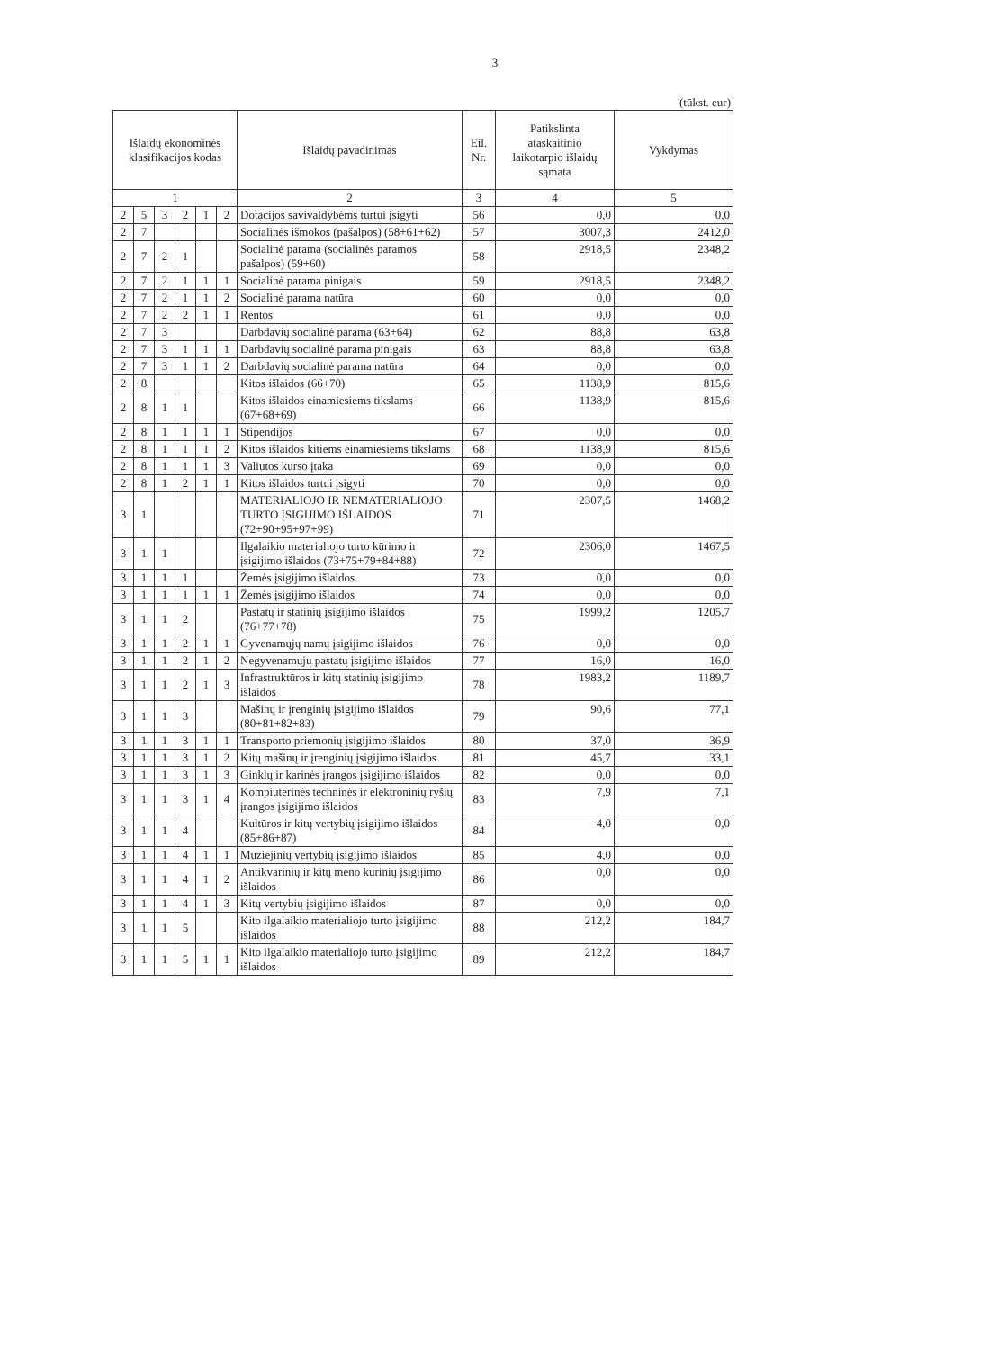3
(tūkst. eur)
| Išlaidų ekonominės klasifikacijos kodas | | | | | | Išlaidų pavadinimas | Eil. Nr. | Patikslinta ataskaitinio laikotarpio išlaidų sąmata | Vykdymas |
| --- | --- | --- | --- | --- | --- | --- | --- | --- | --- |
| 1 | | | | | | 2 | 3 | 4 | 5 |
| 2 | 5 | 3 | 2 | 1 | 2 | Dotacijos savivaldybėms turtui įsigyti | 56 | 0,0 | 0,0 |
| 2 | 7 | | | | | Socialinės išmokos (pašalpos) (58+61+62) | 57 | 3007,3 | 2412,0 |
| 2 | 7 | 2 | 1 | | | Socialinė parama (socialinės paramos pašalpos) (59+60) | 58 | 2918,5 | 2348,2 |
| 2 | 7 | 2 | 1 | 1 | 1 | Socialinė parama pinigais | 59 | 2918,5 | 2348,2 |
| 2 | 7 | 2 | 1 | 1 | 2 | Socialinė parama natūra | 60 | 0,0 | 0,0 |
| 2 | 7 | 2 | 2 | 1 | 1 | Rentos | 61 | 0,0 | 0,0 |
| 2 | 7 | 3 | | | | Darbdavių socialinė parama (63+64) | 62 | 88,8 | 63,8 |
| 2 | 7 | 3 | 1 | 1 | 1 | Darbdavių socialinė parama pinigais | 63 | 88,8 | 63,8 |
| 2 | 7 | 3 | 1 | 1 | 2 | Darbdavių socialinė parama natūra | 64 | 0,0 | 0,0 |
| 2 | 8 | | | | | Kitos išlaidos (66+70) | 65 | 1138,9 | 815,6 |
| 2 | 8 | 1 | 1 | | | Kitos išlaidos einamiesiems tikslams (67+68+69) | 66 | 1138,9 | 815,6 |
| 2 | 8 | 1 | 1 | 1 | 1 | Stipendijos | 67 | 0,0 | 0,0 |
| 2 | 8 | 1 | 1 | 1 | 2 | Kitos išlaidos kitiems einamiesiems tikslams | 68 | 1138,9 | 815,6 |
| 2 | 8 | 1 | 1 | 1 | 3 | Valiutos kurso įtaka | 69 | 0,0 | 0,0 |
| 2 | 8 | 1 | 2 | 1 | 1 | Kitos išlaidos turtui įsigyti | 70 | 0,0 | 0,0 |
| 3 | 1 | | | | | MATERIALIOJO IR NEMATERIALIOJO TURTO ĮSIGIJIMO IŠLAIDOS (72+90+95+97+99) | 71 | 2307,5 | 1468,2 |
| 3 | 1 | 1 | | | | Ilgalaikio materialiojo turto kūrimo ir įsigijimo išlaidos (73+75+79+84+88) | 72 | 2306,0 | 1467,5 |
| 3 | 1 | 1 | 1 | | | Žemės įsigijimo išlaidos | 73 | 0,0 | 0,0 |
| 3 | 1 | 1 | 1 | 1 | 1 | Žemės įsigijimo išlaidos | 74 | 0,0 | 0,0 |
| 3 | 1 | 1 | 2 | | | Pastatų ir statinių įsigijimo išlaidos (76+77+78) | 75 | 1999,2 | 1205,7 |
| 3 | 1 | 1 | 2 | 1 | 1 | Gyvenamųjų namų įsigijimo išlaidos | 76 | 0,0 | 0,0 |
| 3 | 1 | 1 | 2 | 1 | 2 | Negyvenamųjų pastatų įsigijimo išlaidos | 77 | 16,0 | 16,0 |
| 3 | 1 | 1 | 2 | 1 | 3 | Infrastruktūros ir kitų statinių įsigijimo išlaidos | 78 | 1983,2 | 1189,7 |
| 3 | 1 | 1 | 3 | | | Mašinų ir įrenginių įsigijimo išlaidos (80+81+82+83) | 79 | 90,6 | 77,1 |
| 3 | 1 | 1 | 3 | 1 | 1 | Transporto priemonių įsigijimo išlaidos | 80 | 37,0 | 36,9 |
| 3 | 1 | 1 | 3 | 1 | 2 | Kitų mašinų ir įrenginių įsigijimo išlaidos | 81 | 45,7 | 33,1 |
| 3 | 1 | 1 | 3 | 1 | 3 | Ginklų ir karinės įrangos įsigijimo išlaidos | 82 | 0,0 | 0,0 |
| 3 | 1 | 1 | 3 | 1 | 4 | Kompiuterinės techninės ir elektroninių ryšių įrangos įsigijimo išlaidos | 83 | 7,9 | 7,1 |
| 3 | 1 | 1 | 4 | | | Kultūros ir kitų vertybių įsigijimo išlaidos (85+86+87) | 84 | 4,0 | 0,0 |
| 3 | 1 | 1 | 4 | 1 | 1 | Muziejinių vertybių įsigijimo išlaidos | 85 | 4,0 | 0,0 |
| 3 | 1 | 1 | 4 | 1 | 2 | Antikvarinių ir kitų meno kūrinių įsigijimo išlaidos | 86 | 0,0 | 0,0 |
| 3 | 1 | 1 | 4 | 1 | 3 | Kitų vertybių įsigijimo išlaidos | 87 | 0,0 | 0,0 |
| 3 | 1 | 1 | 5 | | | Kito ilgalaikio materialiojo turto įsigijimo išlaidos | 88 | 212,2 | 184,7 |
| 3 | 1 | 1 | 5 | 1 | 1 | Kito ilgalaikio materialiojo turto įsigijimo išlaidos | 89 | 212,2 | 184,7 |